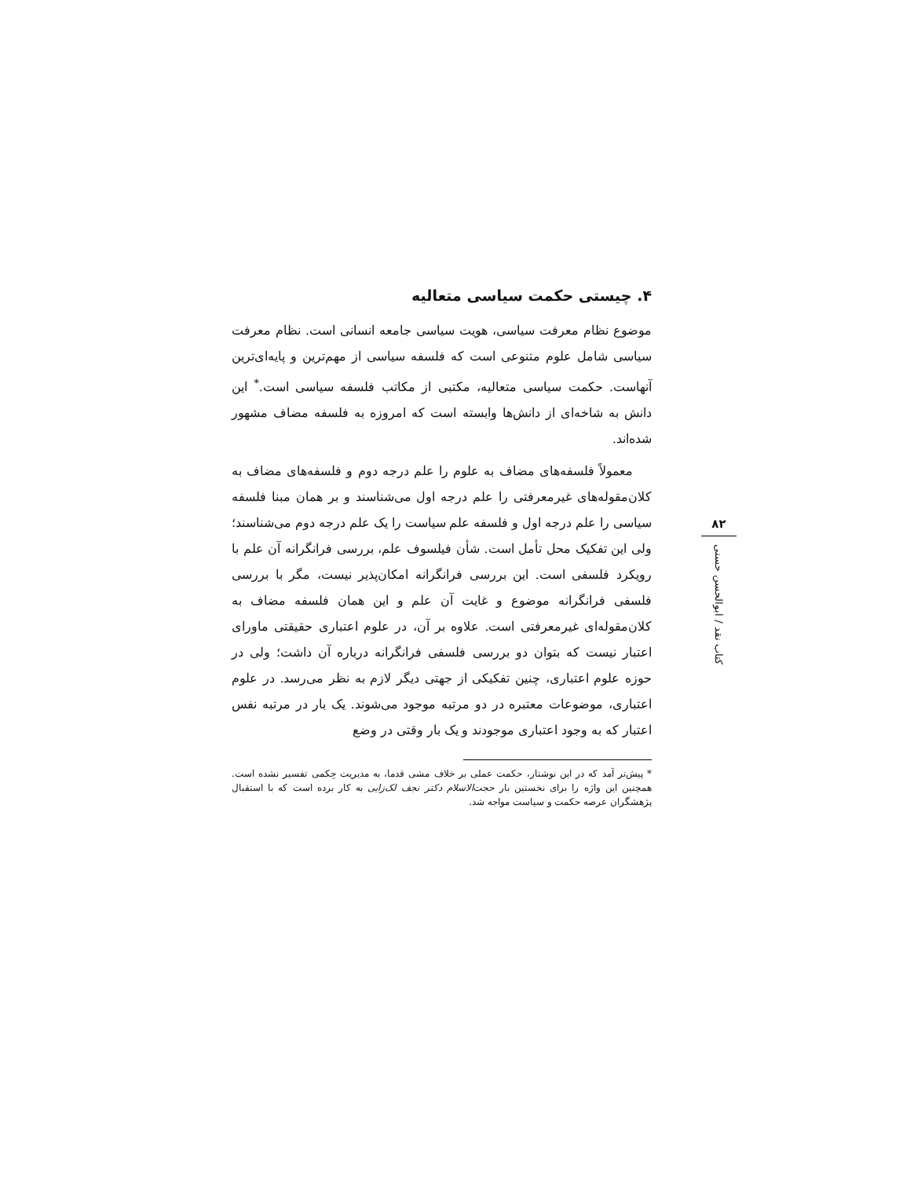۴. چیستی حکمت سیاسی متعالیه
موضوع نظام معرفت سیاسی، هویت سیاسی جامعه انسانی است. نظام معرفت سیاسی شامل علوم متنوعی است که فلسفه سیاسی از مهم‌ترین و پایه‌ای‌ترین آنهاست. حکمت سیاسی متعالیه، مکتبی از مکاتب فلسفه سیاسی است.<sup>*</sup> این دانش به شاخه‌ای از دانش‌ها وابسته است که امروزه به فلسفه مضاف مشهور شده‌اند.
معمولاً فلسفه‌های مضاف به علوم را علم درجه دوم و فلسفه‌های مضاف به کلان‌مقوله‌های غیرمعرفتی را علم درجه اول می‌شناسند و بر همان مبنا فلسفه سیاسی را علم درجه اول و فلسفه علم سیاست را یک علم درجه دوم می‌شناسند؛ ولی این تفکیک محل تأمل است. شأن فیلسوف علم، بررسی فرانگرانه آن علم با رویکرد فلسفی است. این بررسی فرانگرانه امکان‌پذیر نیست، مگر با بررسی فلسفی فرانگرانه موضوع و غایت آن علم و این همان فلسفه مضاف به کلان‌مقوله‌ای غیرمعرفتی است. علاوه بر آن، در علوم اعتباری حقیقتی ماورای اعتبار نیست که بتوان دو بررسی فلسفی فرانگرانه درباره آن داشت؛ ولی در حوزه علوم اعتباری، چنین تفکیکی از جهتی دیگر لازم به نظر می‌رسد. در علوم اعتباری، موضوعات معتبره در دو مرتبه موجود می‌شوند. یک بار در مرتبه نفس اعتبار که به وجود اعتباری موجودند و یک بار وقتی در وضع
* پیش‌تر آمد که در این نوشتار، حکمت عملی بر خلاف مشی قدما، به مدیریت حِکمی تفسیر نشده است. همچنین این واژه را برای نخستین بار حجت‌الاسلام دکتر نجف لک‌زایی به کار برده است که با استقبال پژهشگران عرصه حکمت و سیاست مواجه شد.
۸۲
کتاب نقد / ابوالحسن حسنی